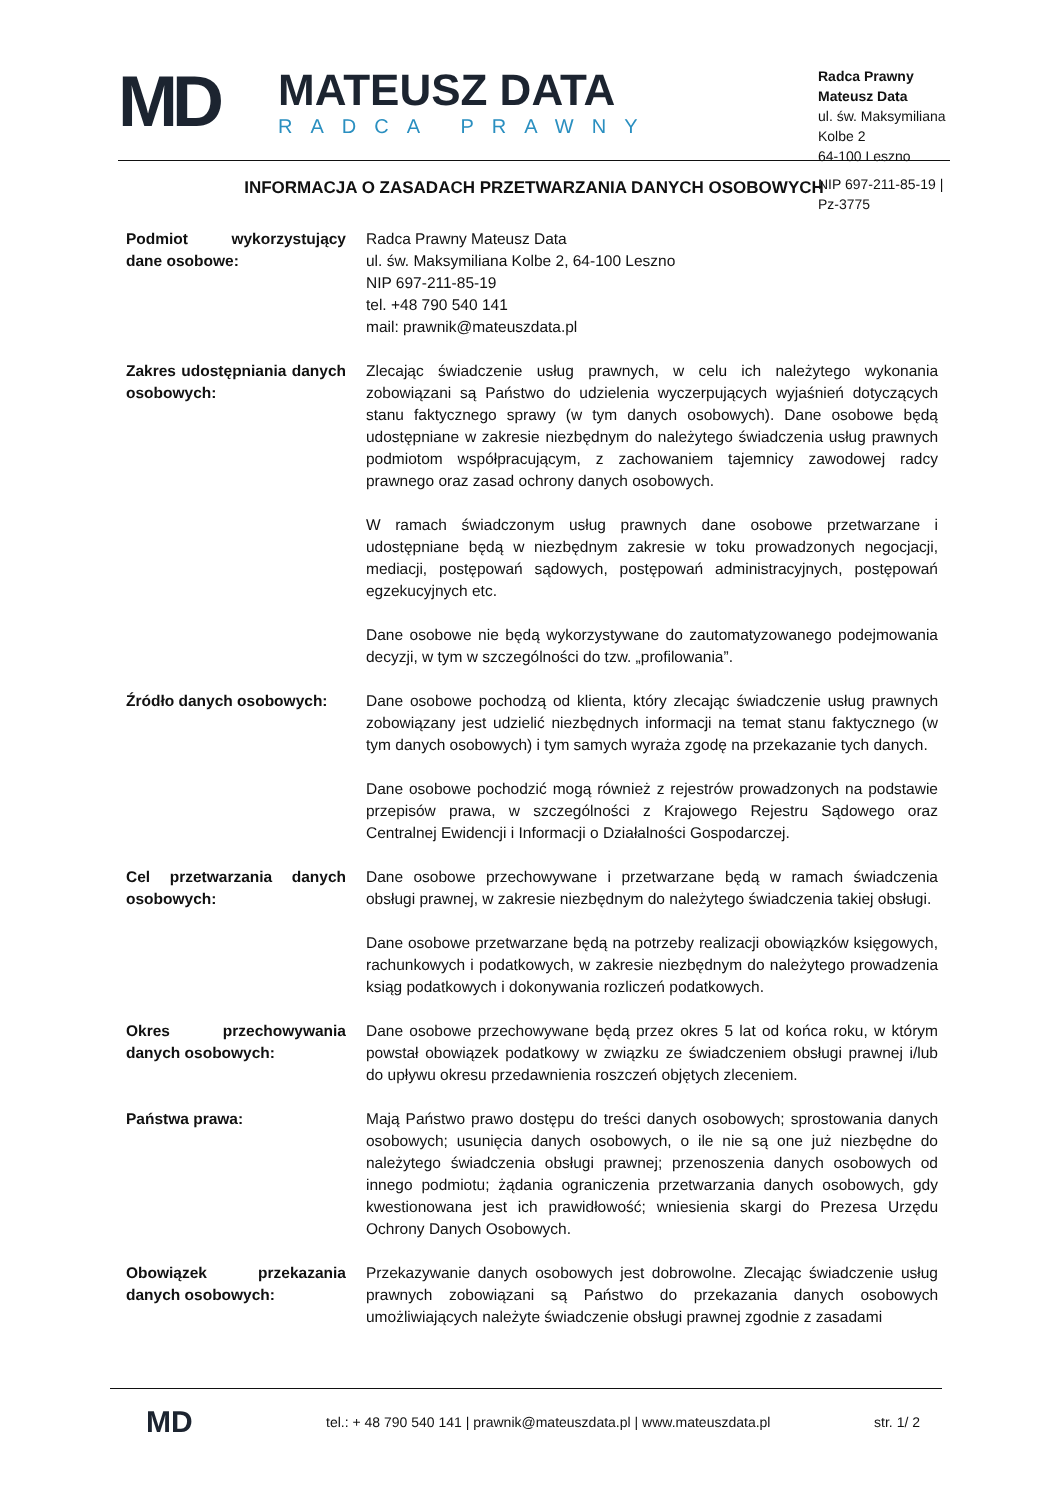MD
MATEUSZ DATA
RADCA PRAWNY
Radca Prawny Mateusz Data
ul. św. Maksymiliana Kolbe 2
64-100 Leszno
NIP 697-211-85-19 | Pz-3775
INFORMACJA O ZASADACH PRZETWARZANIA DANYCH OSOBOWYCH
| Podmiot wykorzystujący dane osobowe: | Radca Prawny Mateusz Data ul. św. Maksymiliana Kolbe 2, 64-100 Leszno NIP 697-211-85-19 tel. +48 790 540 141 mail: prawnik@mateuszdata.pl |
| Zakres udostępniania danych osobowych: | Zlecając świadczenie usług prawnych, w celu ich należytego wykonania zobowiązani są Państwo do udzielenia wyczerpujących wyjaśnień dotyczących stanu faktycznego sprawy (w tym danych osobowych). Dane osobowe będą udostępniane w zakresie niezbędnym do należytego świadczenia usług prawnych podmiotom współpracującym, z zachowaniem tajemnicy zawodowej radcy prawnego oraz zasad ochrony danych osobowych. W ramach świadczonym usług prawnych dane osobowe przetwarzane i udostępniane będą w niezbędnym zakresie w toku prowadzonych negocjacji, mediacji, postępowań sądowych, postępowań administracyjnych, postępowań egzekucyjnych etc. Dane osobowe nie będą wykorzystywane do zautomatyzowanego podejmowania decyzji, w tym w szczególności do tzw. „profilowania”. |
| Źródło danych osobowych: | Dane osobowe pochodzą od klienta, który zlecając świadczenie usług prawnych zobowiązany jest udzielić niezbędnych informacji na temat stanu faktycznego (w tym danych osobowych) i tym samych wyraża zgodę na przekazanie tych danych. Dane osobowe pochodzić mogą również z rejestrów prowadzonych na podstawie przepisów prawa, w szczególności z Krajowego Rejestru Sądowego oraz Centralnej Ewidencji i Informacji o Działalności Gospodarczej. |
| Cel przetwarzania danych osobowych: | Dane osobowe przechowywane i przetwarzane będą w ramach świadczenia obsługi prawnej, w zakresie niezbędnym do należytego świadczenia takiej obsługi. Dane osobowe przetwarzane będą na potrzeby realizacji obowiązków księgowych, rachunkowych i podatkowych, w zakresie niezbędnym do należytego prowadzenia ksiąg podatkowych i dokonywania rozliczeń podatkowych. |
| Okres przechowywania danych osobowych: | Dane osobowe przechowywane będą przez okres 5 lat od końca roku, w którym powstał obowiązek podatkowy w związku ze świadczeniem obsługi prawnej i/lub do upływu okresu przedawnienia roszczeń objętych zleceniem. |
| Państwa prawa: | Mają Państwo prawo dostępu do treści danych osobowych; sprostowania danych osobowych; usunięcia danych osobowych, o ile nie są one już niezbędne do należytego świadczenia obsługi prawnej; przenoszenia danych osobowych od innego podmiotu; żądania ograniczenia przetwarzania danych osobowych, gdy kwestionowana jest ich prawidłowość; wniesienia skargi do Prezesa Urzędu Ochrony Danych Osobowych. |
| Obowiązek przekazania danych osobowych: | Przekazywanie danych osobowych jest dobrowolne. Zlecając świadczenie usług prawnych zobowiązani są Państwo do przekazania danych osobowych umożliwiających należyte świadczenie obsługi prawnej zgodnie z zasadami |
MD
tel.: + 48 790 540 141 | prawnik@mateuszdata.pl | www.mateuszdata.pl
str. 1/ 2